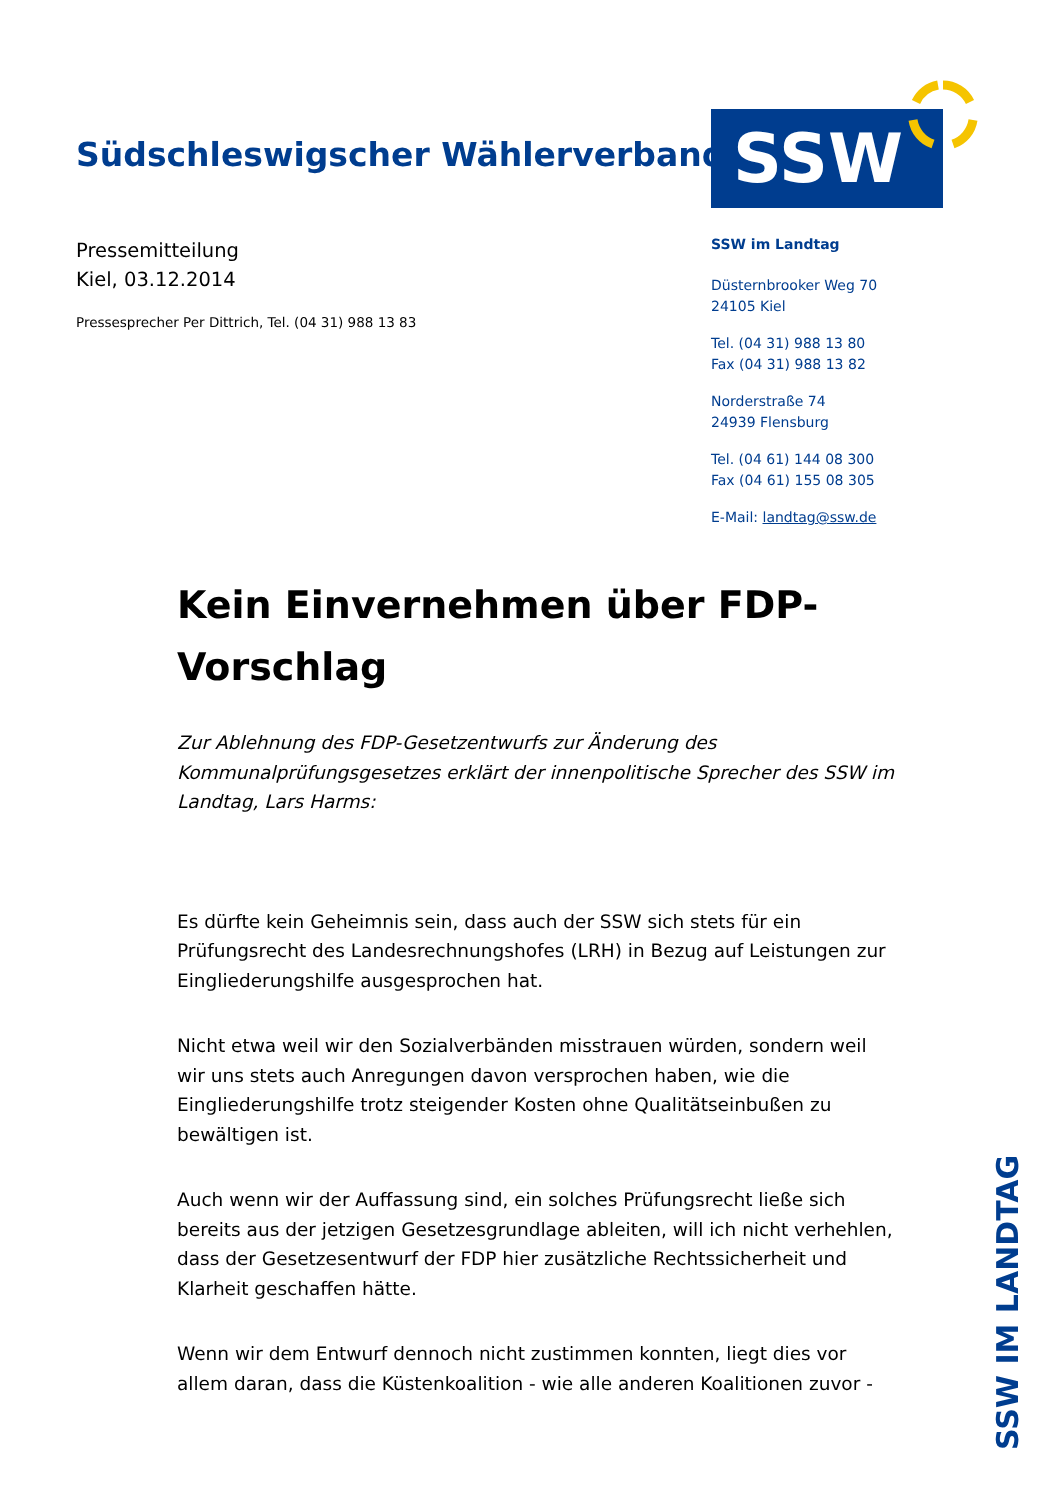Südschleswigscher Wählerverband
SSW
Pressemitteilung
Kiel, 03.12.2014
Pressesprecher Per Dittrich, Tel. (04 31) 988 13 83
SSW im Landtag
Düsternbrooker Weg 70
24105 Kiel
Tel. (04 31) 988 13 80
Fax (04 31) 988 13 82
Norderstraße 74
24939 Flensburg
Tel. (04 61) 144 08 300
Fax (04 61) 155 08 305
E-Mail: landtag@ssw.de
Kein Einvernehmen über FDP-Vorschlag
Zur Ablehnung des FDP-Gesetzentwurfs zur Änderung des Kommunalprüfungsgesetzes erklärt der innenpolitische Sprecher des SSW im Landtag, Lars Harms:
Es dürfte kein Geheimnis sein, dass auch der SSW sich stets für ein Prüfungsrecht des Landesrechnungshofes (LRH) in Bezug auf Leistungen zur Eingliederungshilfe ausgesprochen hat.
Nicht etwa weil wir den Sozialverbänden misstrauen würden, sondern weil wir uns stets auch Anregungen davon versprochen haben, wie die Eingliederungshilfe trotz steigender Kosten ohne Qualitätseinbußen zu bewältigen ist.
Auch wenn wir der Auffassung sind, ein solches Prüfungsrecht ließe sich bereits aus der jetzigen Gesetzesgrundlage ableiten, will ich nicht verhehlen, dass der Gesetzesentwurf der FDP hier zusätzliche Rechtssicherheit und Klarheit geschaffen hätte.
Wenn wir dem Entwurf dennoch nicht zustimmen konnten, liegt dies vor allem daran, dass die Küstenkoalition - wie alle anderen Koalitionen zuvor -
SSW IM LANDTAG